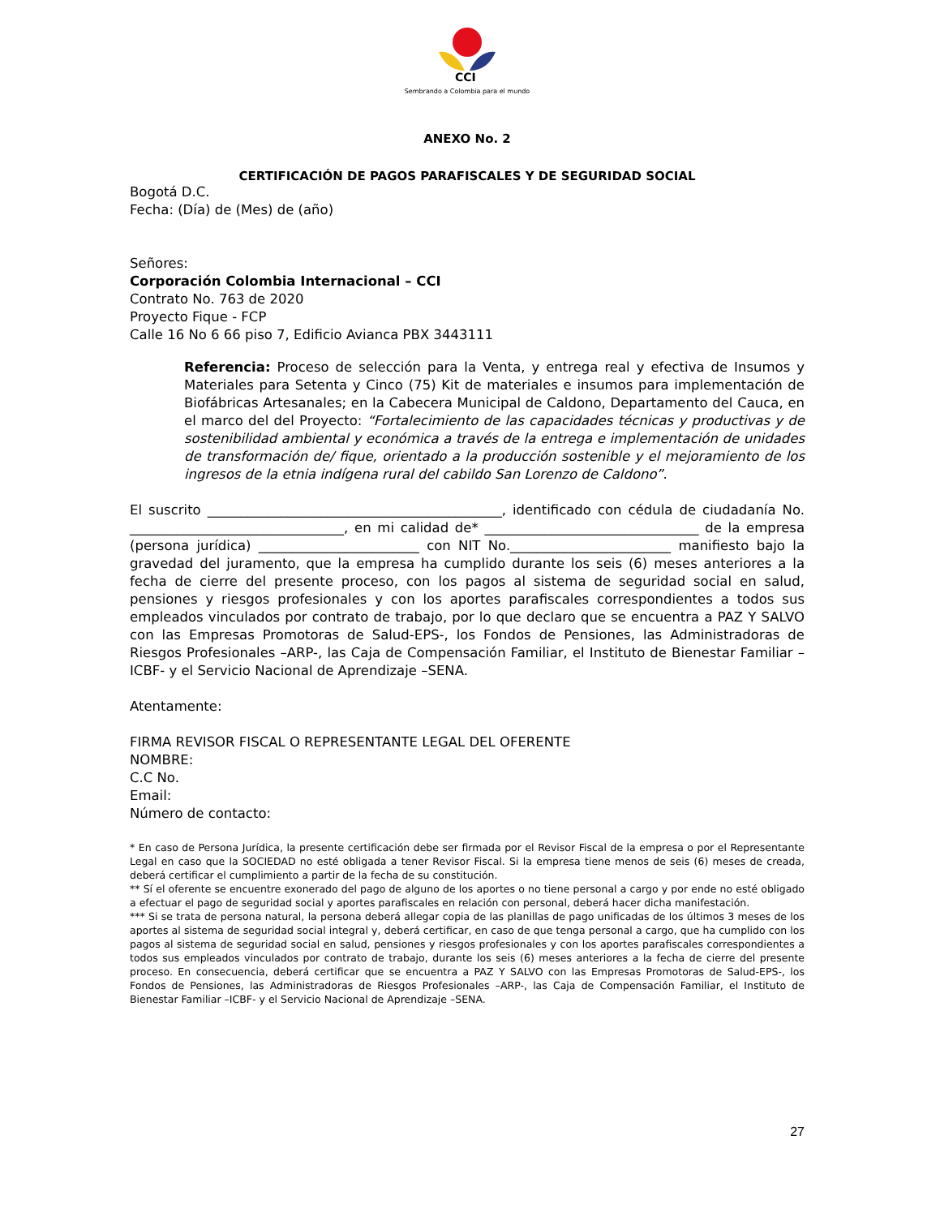CCI
Sembrando a Colombia para el mundo
ANEXO No. 2
CERTIFICACIÓN DE PAGOS PARAFISCALES Y DE SEGURIDAD SOCIAL
Bogotá D.C.
Fecha: (Día) de (Mes) de (año)
Señores:
Corporación Colombia Internacional – CCI
Contrato No. 763 de 2020
Proyecto Fique - FCP
Calle 16 No 6 66 piso 7, Edificio Avianca PBX 3443111
Referencia: Proceso de selección para la Venta, y entrega real y efectiva de Insumos y Materiales para Setenta y Cinco (75) Kit de materiales e insumos para implementación de Biofábricas Artesanales; en la Cabecera Municipal de Caldono, Departamento del Cauca, en el marco del del Proyecto: “Fortalecimiento de las capacidades técnicas y productivas y de sostenibilidad ambiental y económica a través de la entrega e implementación de unidades de transformación de/ fique, orientado a la producción sostenible y el mejoramiento de los ingresos de la etnia indígena rural del cabildo San Lorenzo de Caldono”.
El suscrito ____________________________________________, identificado con cédula de ciudadanía No. ________________________________, en mi calidad de* ________________________________ de la empresa (persona jurídica) ________________________ con NIT No.________________________ manifiesto bajo la gravedad del juramento, que la empresa ha cumplido durante los seis (6) meses anteriores a la fecha de cierre del presente proceso, con los pagos al sistema de seguridad social en salud, pensiones y riesgos profesionales y con los aportes parafiscales correspondientes a todos sus empleados vinculados por contrato de trabajo, por lo que declaro que se encuentra a PAZ Y SALVO con las Empresas Promotoras de Salud-EPS-, los Fondos de Pensiones, las Administradoras de Riesgos Profesionales –ARP-, las Caja de Compensación Familiar, el Instituto de Bienestar Familiar –ICBF- y el Servicio Nacional de Aprendizaje –SENA.
Atentamente:
FIRMA REVISOR FISCAL O REPRESENTANTE LEGAL DEL OFERENTE
NOMBRE:
C.C No.
Email:
Número de contacto:
* En caso de Persona Jurídica, la presente certificación debe ser firmada por el Revisor Fiscal de la empresa o por el Representante Legal en caso que la SOCIEDAD no esté obligada a tener Revisor Fiscal. Si la empresa tiene menos de seis (6) meses de creada, deberá certificar el cumplimiento a partir de la fecha de su constitución.
** Sí el oferente se encuentre exonerado del pago de alguno de los aportes o no tiene personal a cargo y por ende no esté obligado a efectuar el pago de seguridad social y aportes parafiscales en relación con personal, deberá hacer dicha manifestación.
*** Si se trata de persona natural, la persona deberá allegar copia de las planillas de pago unificadas de los últimos 3 meses de los aportes al sistema de seguridad social integral y, deberá certificar, en caso de que tenga personal a cargo, que ha cumplido con los pagos al sistema de seguridad social en salud, pensiones y riesgos profesionales y con los aportes parafiscales correspondientes a todos sus empleados vinculados por contrato de trabajo, durante los seis (6) meses anteriores a la fecha de cierre del presente proceso. En consecuencia, deberá certificar que se encuentra a PAZ Y SALVO con las Empresas Promotoras de Salud-EPS-, los Fondos de Pensiones, las Administradoras de Riesgos Profesionales –ARP-, las Caja de Compensación Familiar, el Instituto de Bienestar Familiar –ICBF- y el Servicio Nacional de Aprendizaje –SENA.
27